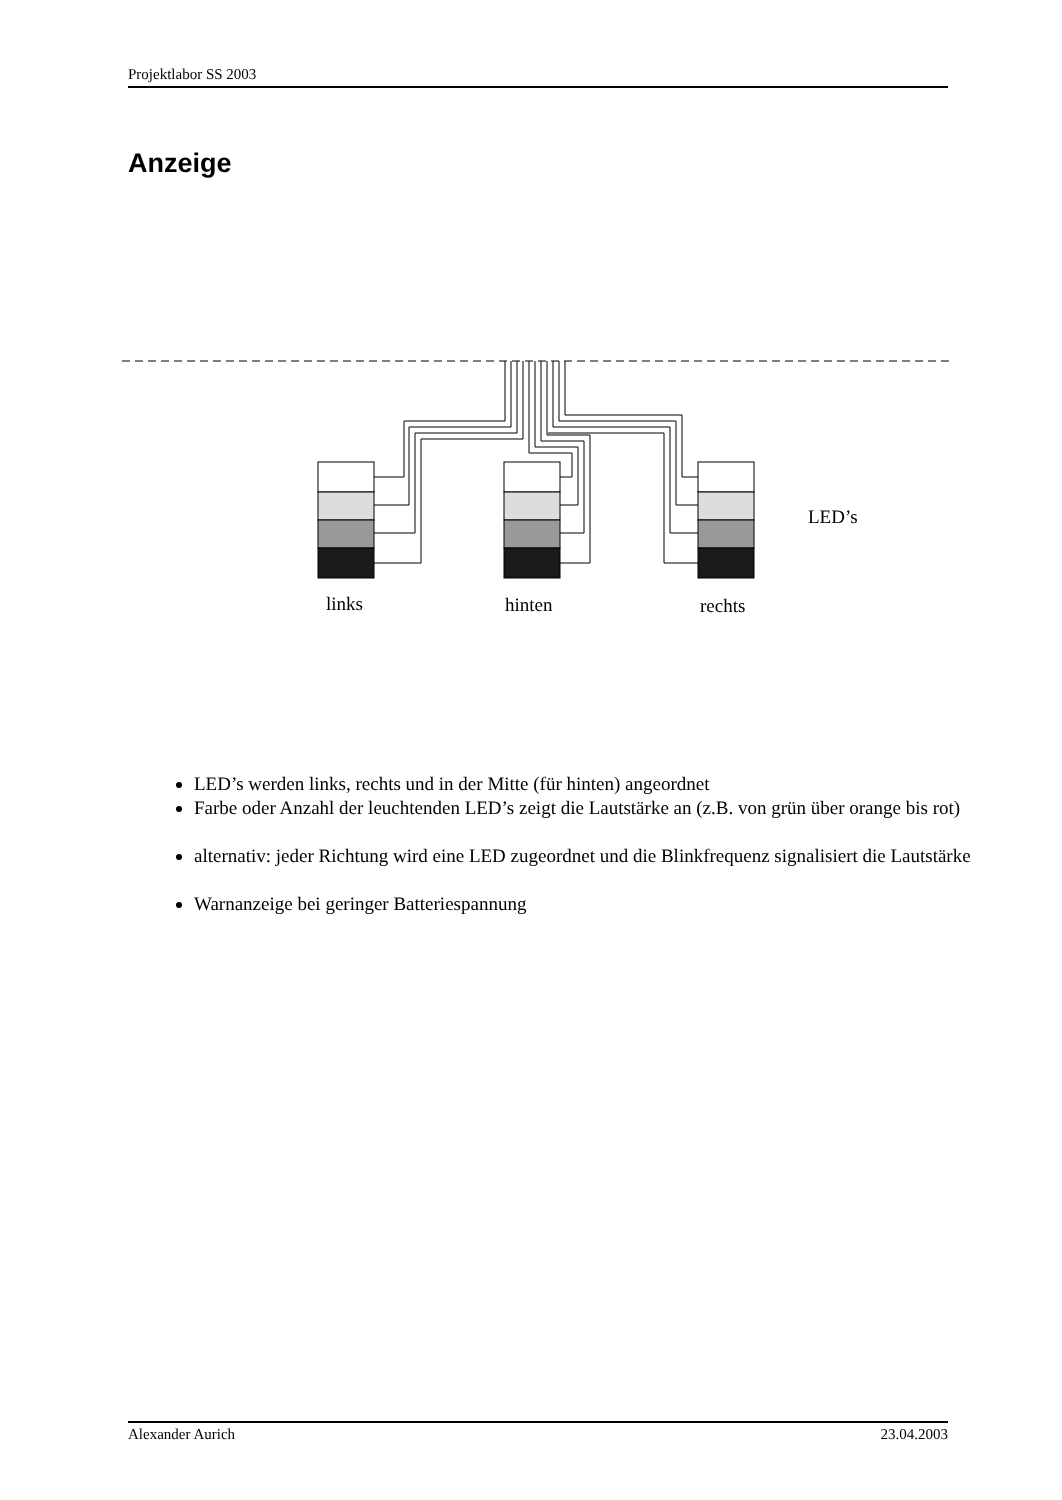Projektlabor SS 2003
Anzeige
LED’s
links
hinten
rechts
LED’s werden links, rechts und in der Mitte (für hinten) angeordnet
Farbe oder Anzahl der leuchtenden LED’s zeigt die Lautstärke an (z.B. von grün über orange bis rot)
alternativ: jeder Richtung wird eine LED zugeordnet und die Blinkfrequenz signalisiert die Lautstärke
Warnanzeige bei geringer Batteriespannung
Alexander Aurich 23.04.2003